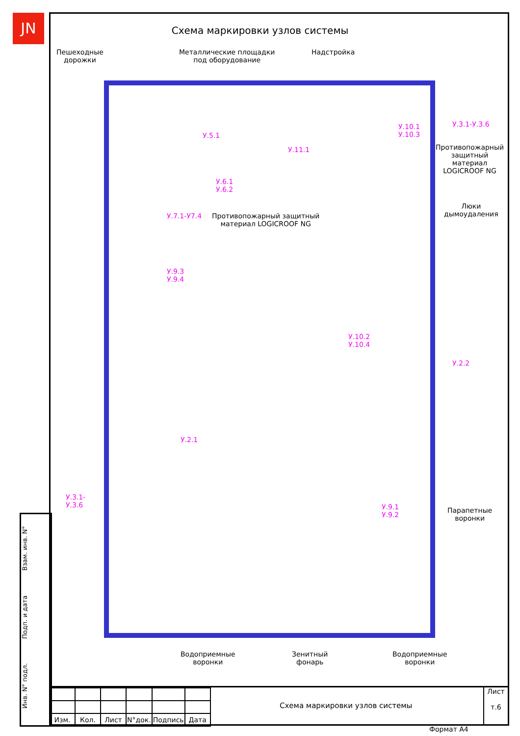JN
Схема маркировки узлов системы
Пешеходные
дорожки
Металлические площадки
под оборудование
Надстройка
У.3.1-У.3.6
У.10.1
У.10.3
Противопожарный
защитный
материал
LOGICROOF NG
У.5.1
У.11.1
У.6.1
У.6.2
У.7.1-У7.4
Противопожарный защитный
материал LOGICROOF NG
Люки
дымоудаления
У.9.3
У.9.4
У.10.2
У.10.4
У.2.2
У.2.1
У.3.1-
У.3.6
У.9.1
У.9.2
Парапетные
воронки
Водоприемные
воронки
Зенитный
фонарь
Водоприемные
воронки
Взам. инв. N°
Подп. и дата
Инв. N° подл.
| Изм. | Кол. | Лист | N°док. | Подпись | Дата |
Схема маркировки узлов системы
Лист
т.6
Формат А4